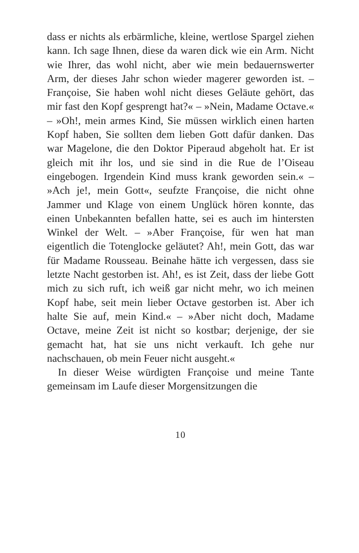dass er nichts als erbärmliche, kleine, wertlose Spargel ziehen kann. Ich sage Ihnen, diese da waren dick wie ein Arm. Nicht wie Ihrer, das wohl nicht, aber wie mein bedauernswerter Arm, der dieses Jahr schon wieder magerer geworden ist. – Françoise, Sie haben wohl nicht dieses Geläute gehört, das mir fast den Kopf gesprengt hat?« – »Nein, Madame Octave.« – »Oh!, mein armes Kind, Sie müssen wirklich einen harten Kopf haben, Sie sollten dem lieben Gott dafür danken. Das war Magelone, die den Doktor Piperaud abgeholt hat. Er ist gleich mit ihr los, und sie sind in die Rue de l’Oiseau eingebogen. Irgendein Kind muss krank geworden sein.« – »Ach je!, mein Gott«, seufzte Françoise, die nicht ohne Jammer und Klage von einem Unglück hören konnte, das einen Unbekannten befallen hatte, sei es auch im hintersten Winkel der Welt. – »Aber Françoise, für wen hat man eigentlich die Totenglocke geläutet? Ah!, mein Gott, das war für Madame Rousseau. Beinahe hätte ich vergessen, dass sie letzte Nacht gestorben ist. Ah!, es ist Zeit, dass der liebe Gott mich zu sich ruft, ich weiß gar nicht mehr, wo ich meinen Kopf habe, seit mein lieber Octave gestorben ist. Aber ich halte Sie auf, mein Kind.« – »Aber nicht doch, Madame Octave, meine Zeit ist nicht so kostbar; derjenige, der sie gemacht hat, hat sie uns nicht verkauft. Ich gehe nur nachschauen, ob mein Feuer nicht ausgeht.«
In dieser Weise würdigten Françoise und meine Tante gemeinsam im Laufe dieser Morgensitzungen die
10